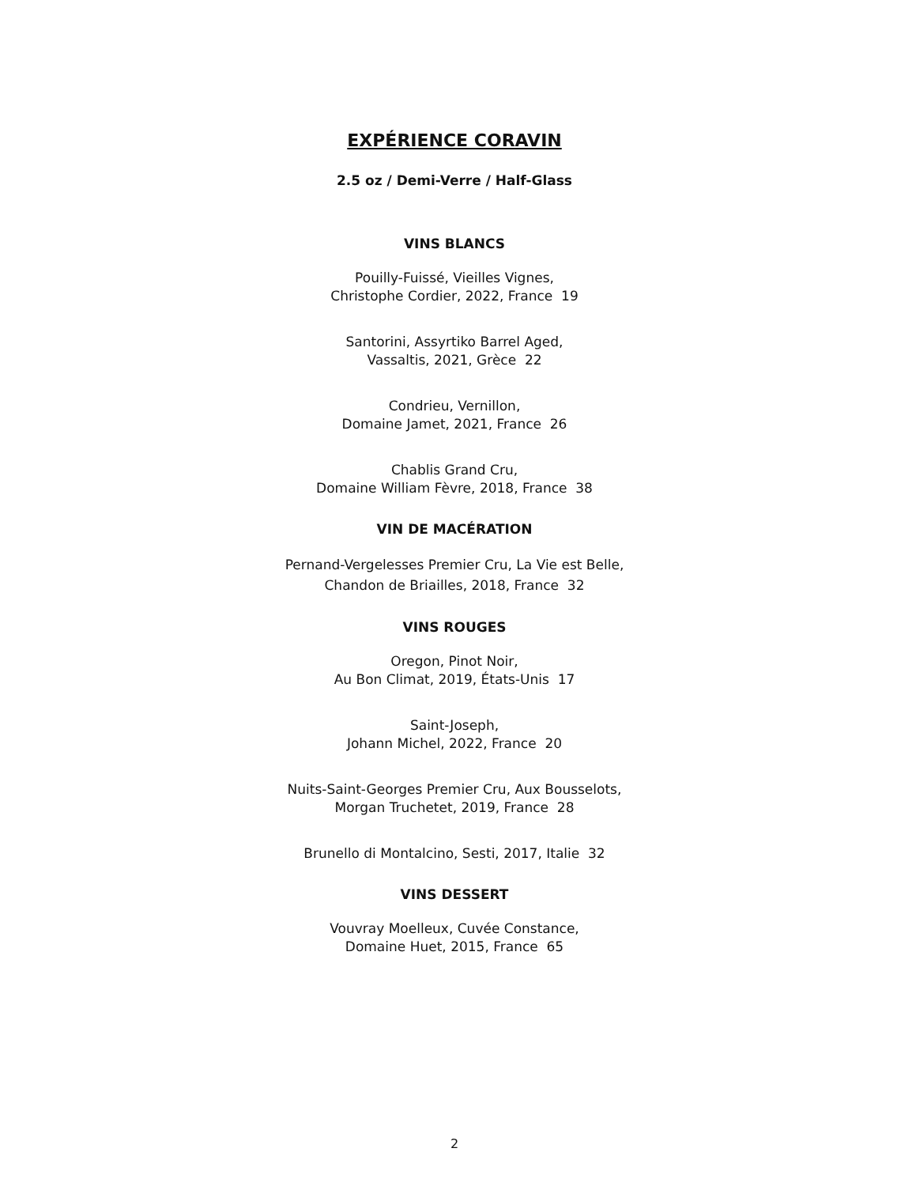EXPÉRIENCE CORAVIN
2.5 oz / Demi-Verre / Half-Glass
VINS BLANCS
Pouilly-Fuissé, Vieilles Vignes,
Christophe Cordier, 2022, France 19
Santorini, Assyrtiko Barrel Aged,
Vassaltis, 2021, Grèce 22
Condrieu, Vernillon,
Domaine Jamet, 2021, France 26
Chablis Grand Cru,
Domaine William Fèvre, 2018, France 38
VIN DE MACÉRATION
Pernand-Vergelesses Premier Cru, La Vie est Belle,
Chandon de Briailles, 2018, France 32
VINS ROUGES
Oregon, Pinot Noir,
Au Bon Climat, 2019, États-Unis 17
Saint-Joseph,
Johann Michel, 2022, France 20
Nuits-Saint-Georges Premier Cru, Aux Bousselots,
Morgan Truchetet, 2019, France 28
Brunello di Montalcino, Sesti, 2017, Italie 32
VINS DESSERT
Vouvray Moelleux, Cuvée Constance,
Domaine Huet, 2015, France 65
2